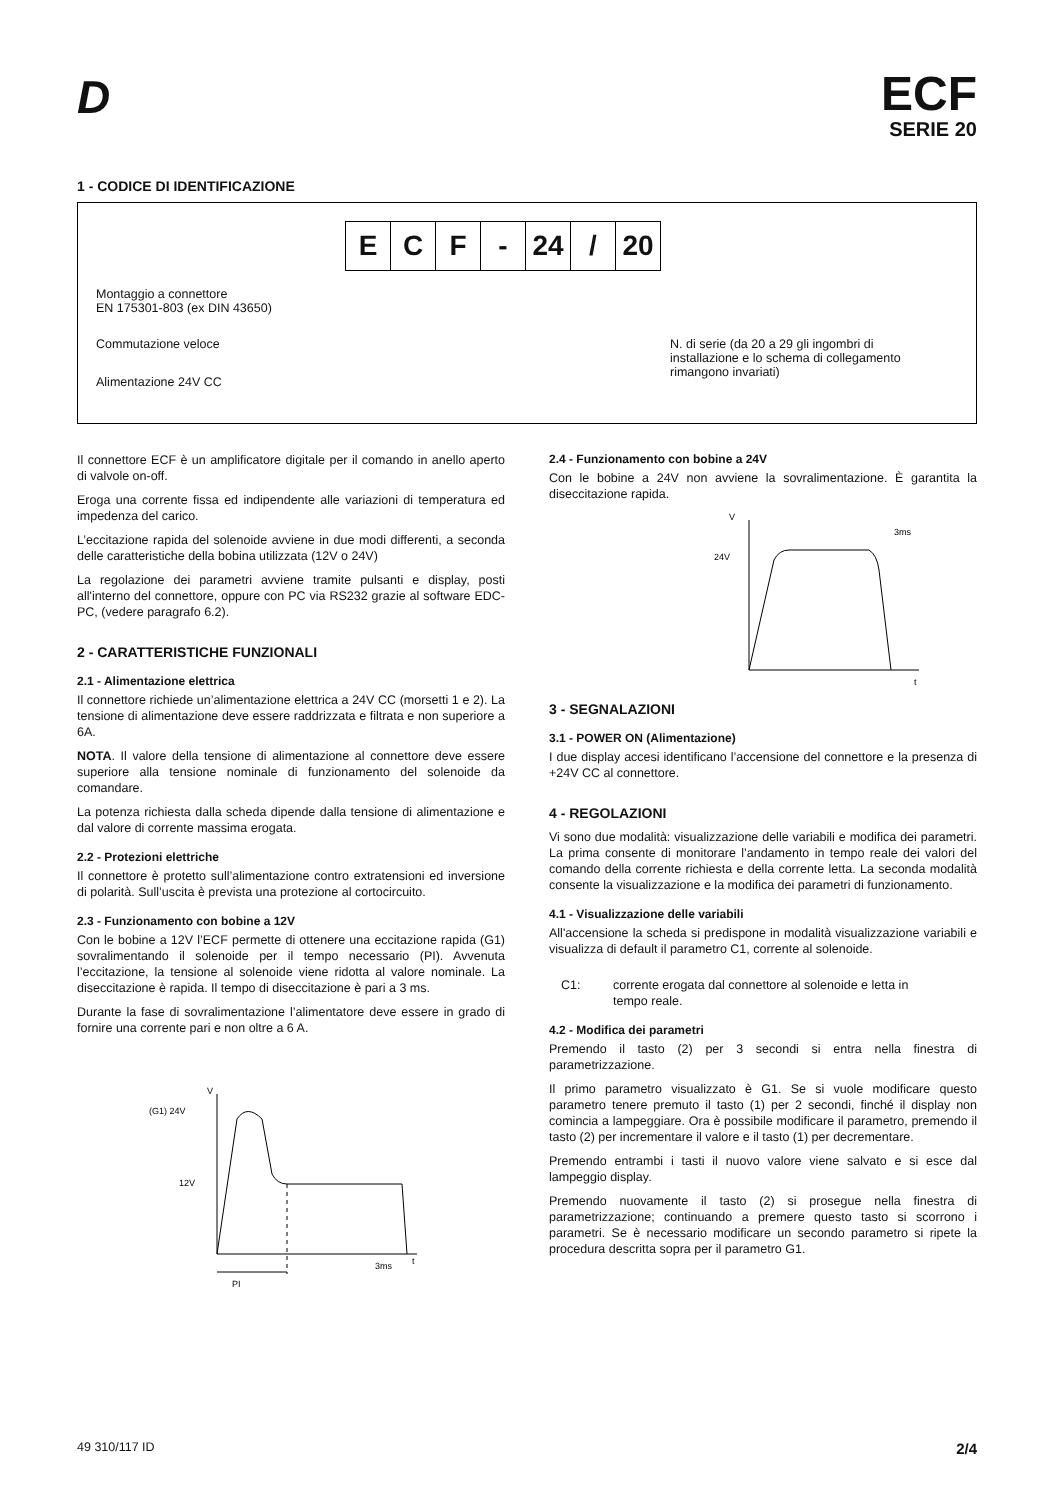D
ECF
SERIE 20
1 - CODICE DI IDENTIFICAZIONE
E C F - 24 / 20
Montaggio a connettore
EN 175301-803 (ex DIN 43650)
Commutazione veloce
Alimentazione 24V CC
N. di serie (da 20 a 29 gli ingombri di
installazione e lo schema di collegamento
rimangono invariati)
Il connettore ECF è un amplificatore digitale per il comando in anello aperto di valvole on-off.
Eroga una corrente fissa ed indipendente alle variazioni di temperatura ed impedenza del carico.
L’eccitazione rapida del solenoide avviene in due modi differenti, a seconda delle caratteristiche della bobina utilizzata (12V o 24V)
La regolazione dei parametri avviene tramite pulsanti e display, posti all'interno del connettore, oppure con PC via RS232 grazie al software EDC-PC, (vedere paragrafo 6.2).
2 - CARATTERISTICHE FUNZIONALI
2.1 - Alimentazione elettrica
Il connettore richiede un’alimentazione elettrica a 24V CC (morsetti 1 e 2). La tensione di alimentazione deve essere raddrizzata e filtrata e non superiore a 6A.
NOTA. Il valore della tensione di alimentazione al connettore deve essere superiore alla tensione nominale di funzionamento del solenoide da comandare.
La potenza richiesta dalla scheda dipende dalla tensione di alimentazione e dal valore di corrente massima erogata.
2.2 - Protezioni elettriche
Il connettore è protetto sull’alimentazione contro extratensioni ed inversione di polarità. Sull’uscita è prevista una protezione al cortocircuito.
2.3 - Funzionamento con bobine a 12V
Con le bobine a 12V l’ECF permette di ottenere una eccitazione rapida (G1) sovralimentando il solenoide per il tempo necessario (PI). Avvenuta l’eccitazione, la tensione al solenoide viene ridotta al valore nominale. La diseccitazione è rapida. Il tempo di diseccitazione è pari a 3 ms.
Durante la fase di sovralimentazione l’alimentatore deve essere in grado di fornire una corrente pari e non oltre a 6 A.
V
(G1) 24V
12V
3ms
t
PI
2.4 - Funzionamento con bobine a 24V
Con le bobine a 24V non avviene la sovralimentazione. È garantita la diseccitazione rapida.
V
24V
3ms
t
3 - SEGNALAZIONI
3.1 - POWER ON (Alimentazione)
I due display accesi identificano l’accensione del connettore e la presenza di +24V CC al connettore.
4 - REGOLAZIONI
Vi sono due modalità: visualizzazione delle variabili e modifica dei parametri. La prima consente di monitorare l’andamento in tempo reale dei valori del comando della corrente richiesta e della corrente letta. La seconda modalità consente la visualizzazione e la modifica dei parametri di funzionamento.
4.1 - Visualizzazione delle variabili
All'accensione la scheda si predispone in modalità visualizzazione variabili e visualizza di default il parametro C1, corrente al solenoide.
C1: corrente erogata dal connettore al solenoide e letta in
tempo reale.
4.2 - Modifica dei parametri
Premendo il tasto (2) per 3 secondi si entra nella finestra di parametrizzazione.
Il primo parametro visualizzato è G1. Se si vuole modificare questo parametro tenere premuto il tasto (1) per 2 secondi, finché il display non comincia a lampeggiare. Ora è possibile modificare il parametro, premendo il tasto (2) per incrementare il valore e il tasto (1) per decrementare.
Premendo entrambi i tasti il nuovo valore viene salvato e si esce dal lampeggio display.
Premendo nuovamente il tasto (2) si prosegue nella finestra di parametrizzazione; continuando a premere questo tasto si scorrono i parametri. Se è necessario modificare un secondo parametro si ripete la procedura descritta sopra per il parametro G1.
49 310/117 ID 2/4